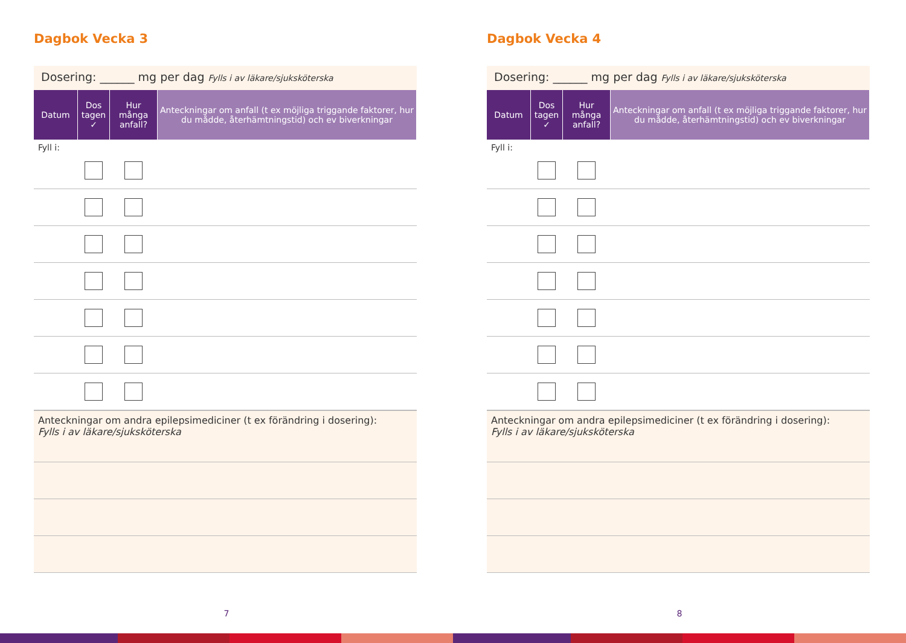Dagbok Vecka 3
Dosering: ______ mg per dag Fylls i av läkare/sjuksköterska
| Datum | Dos tagen ✓ | Hur många anfall? | Anteckningar om anfall (t ex möjliga triggande faktorer, hur du mådde, återhämtningstid) och ev biverkningar |
| --- | --- | --- | --- |
| Fyll i: | | | |
Anteckningar om andra epilepsimediciner (t ex förändring i dosering):
Fylls i av läkare/sjuksköterska
7
Dagbok Vecka 4
Dosering: ______ mg per dag Fylls i av läkare/sjuksköterska
| Datum | Dos tagen ✓ | Hur många anfall? | Anteckningar om anfall (t ex möjliga triggande faktorer, hur du mådde, återhämtningstid) och ev biverkningar |
| --- | --- | --- | --- |
| Fyll i: | | | |
Anteckningar om andra epilepsimediciner (t ex förändring i dosering):
Fylls i av läkare/sjuksköterska
8